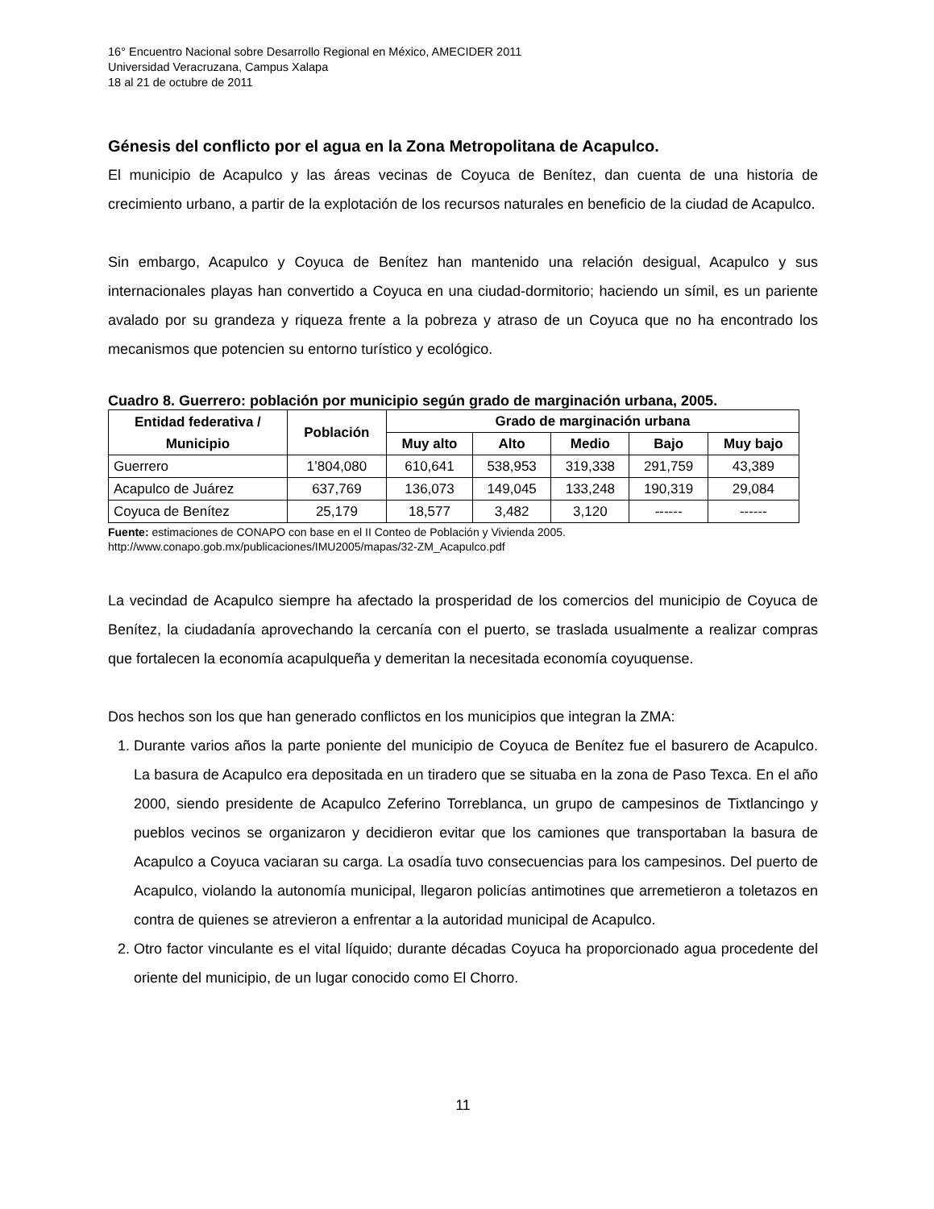16° Encuentro Nacional sobre Desarrollo Regional en México, AMECIDER 2011
Universidad Veracruzana, Campus Xalapa
18 al 21 de octubre de 2011
Génesis del conflicto por el agua en la Zona Metropolitana de Acapulco.
El municipio de Acapulco y las áreas vecinas de Coyuca de Benítez, dan cuenta de una historia de crecimiento urbano, a partir de la explotación de los recursos naturales en beneficio de la ciudad de Acapulco.
Sin embargo, Acapulco y Coyuca de Benítez han mantenido una relación desigual, Acapulco y sus internacionales playas han convertido a Coyuca en una ciudad-dormitorio; haciendo un símil, es un pariente avalado por su grandeza y riqueza frente a la pobreza y atraso de un Coyuca que no ha encontrado los mecanismos que potencien su entorno turístico y ecológico.
Cuadro 8. Guerrero: población por municipio según grado de marginación urbana, 2005.
| Entidad federativa / Municipio | Población | Grado de marginación urbana | | | | |
| --- | --- | --- | --- | --- | --- | --- |
| | | Muy alto | Alto | Medio | Bajo | Muy bajo |
| Guerrero | 1’804,080 | 610,641 | 538,953 | 319,338 | 291,759 | 43,389 |
| Acapulco de Juárez | 637,769 | 136,073 | 149,045 | 133,248 | 190,319 | 29,084 |
| Coyuca de Benítez | 25,179 | 18,577 | 3,482 | 3,120 | ------ | ------ |
Fuente: estimaciones de CONAPO con base en el II Conteo de Población y Vivienda 2005.
http://www.conapo.gob.mx/publicaciones/IMU2005/mapas/32-ZM_Acapulco.pdf
La vecindad de Acapulco siempre ha afectado la prosperidad de los comercios del municipio de Coyuca de Benítez, la ciudadanía aprovechando la cercanía con el puerto, se traslada usualmente a realizar compras que fortalecen la economía acapulqueña y demeritan la necesitada economía coyuquense.
Dos hechos son los que han generado conflictos en los municipios que integran la ZMA:
1. Durante varios años la parte poniente del municipio de Coyuca de Benítez fue el basurero de Acapulco. La basura de Acapulco era depositada en un tiradero que se situaba en la zona de Paso Texca. En el año 2000, siendo presidente de Acapulco Zeferino Torreblanca, un grupo de campesinos de Tixtlancingo y pueblos vecinos se organizaron y decidieron evitar que los camiones que transportaban la basura de Acapulco a Coyuca vaciaran su carga. La osadía tuvo consecuencias para los campesinos. Del puerto de Acapulco, violando la autonomía municipal, llegaron policías antimotines que arremetieron a toletazos en contra de quienes se atrevieron a enfrentar a la autoridad municipal de Acapulco.
2. Otro factor vinculante es el vital líquido; durante décadas Coyuca ha proporcionado agua procedente del oriente del municipio, de un lugar conocido como El Chorro.
11